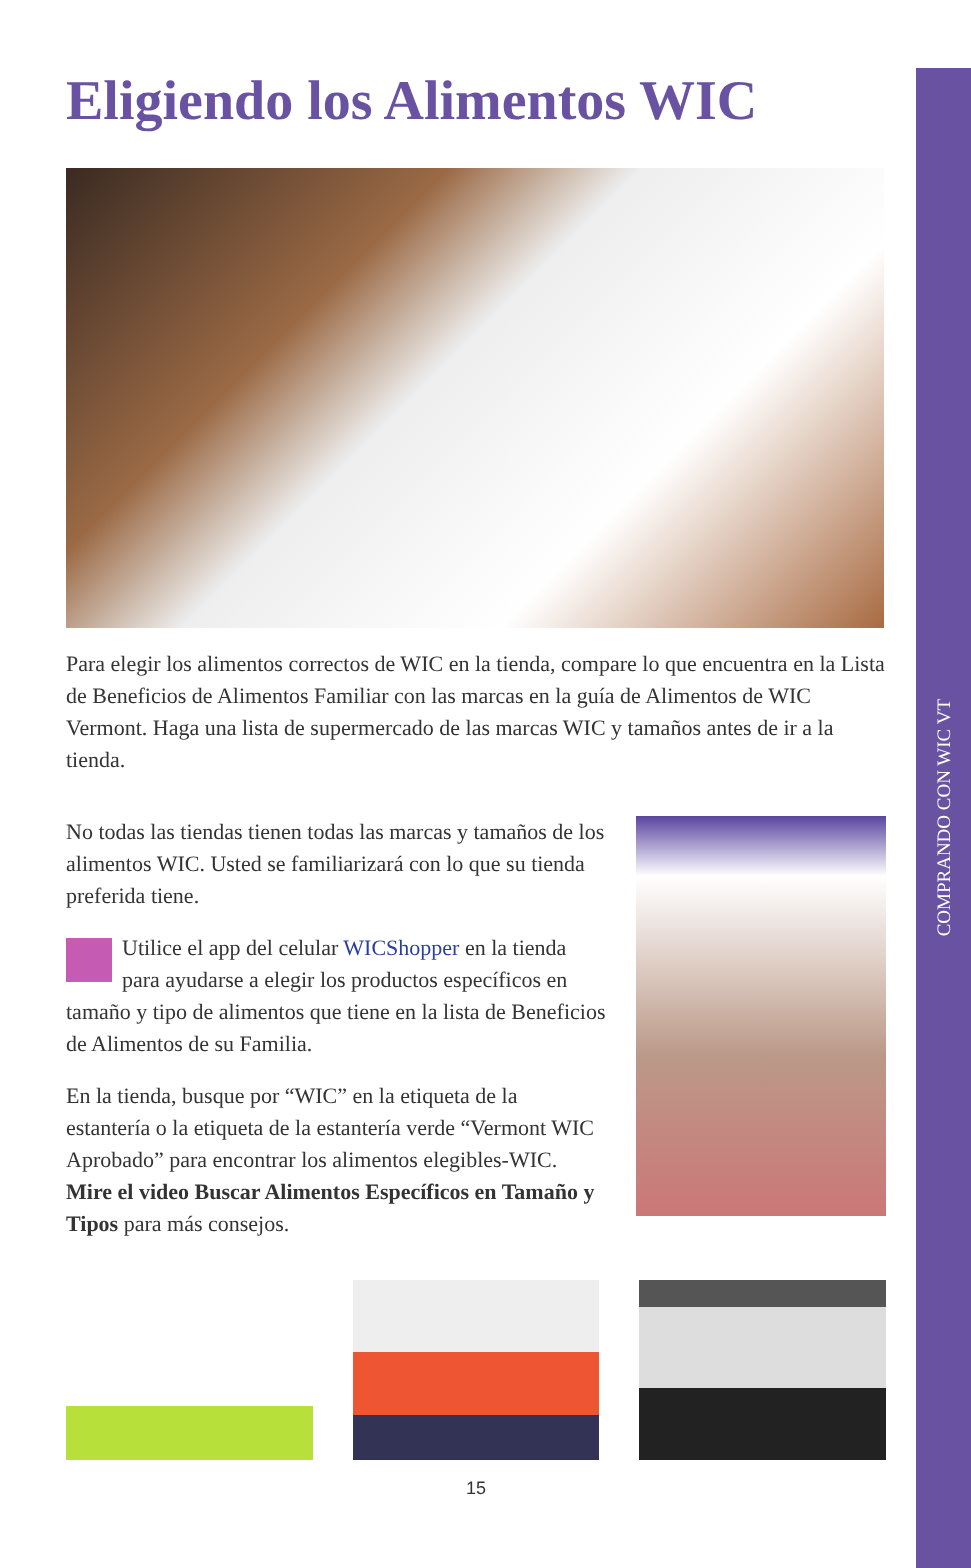COMPRANDO CON WIC VT
Eligiendo los Alimentos WIC
Para elegir los alimentos correctos de WIC en la tienda, compare lo que encuentra en la Lista de Beneficios de Alimentos Familiar con las marcas en la guía de Alimentos de WIC Vermont. Haga una lista de supermercado de las marcas WIC y tamaños antes de ir a la tienda.
No todas las tiendas tienen todas las marcas y tamaños de los alimentos WIC. Usted se familiarizará con lo que su tienda preferida tiene.
Utilice el app del celular WICShopper en la tienda para ayudarse a elegir los productos específicos en tamaño y tipo de alimentos que tiene en la lista de Beneficios de Alimentos de su Familia.
En la tienda, busque por “WIC” en la etiqueta de la estantería o la etiqueta de la estantería verde “Vermont WIC Aprobado” para encontrar los alimentos elegibles-WIC. Mire el video Buscar Alimentos Específicos en Tamaño y Tipos para más consejos.
15